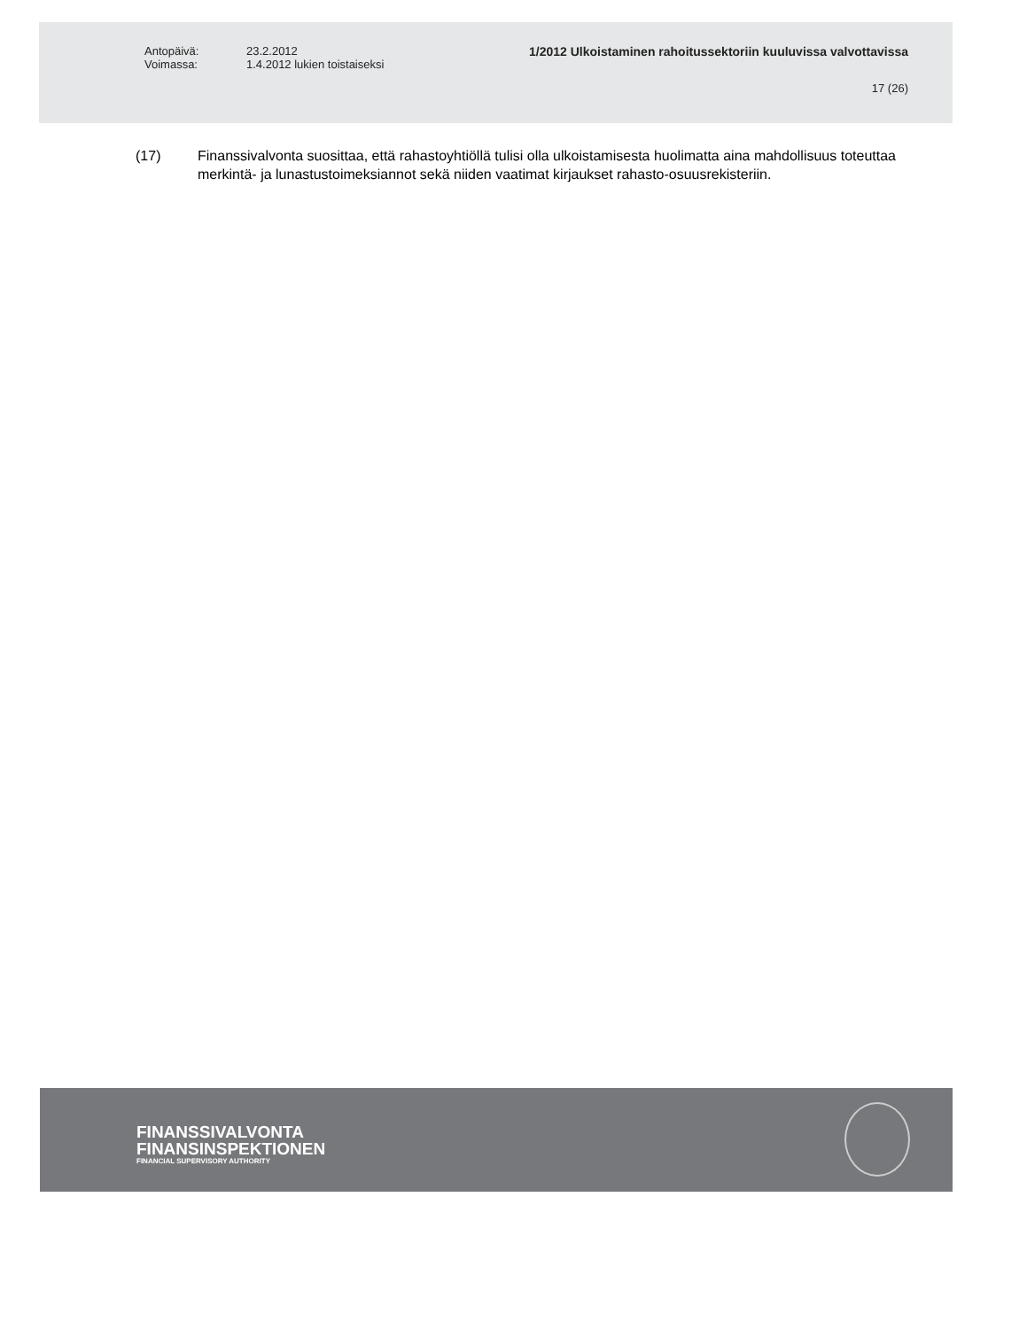Antopäivä:
Voimassa:
23.2.2012
1.4.2012 lukien toistaiseksi
1/2012 Ulkoistaminen rahoitussektoriin kuuluvissa valvottavissa
17 (26)
(17) Finanssivalvonta suosittaa, että rahastoyhtiöllä tulisi olla ulkoistamisesta huolimatta aina mahdollisuus toteuttaa merkintä- ja lunastustoimeksiannot sekä niiden vaatimat kirjaukset rahasto-osuusrekisteriin.
FINANSSIVALVONTA
FINANSINSPEKTIONEN
FINANCIAL SUPERVISORY AUTHORITY